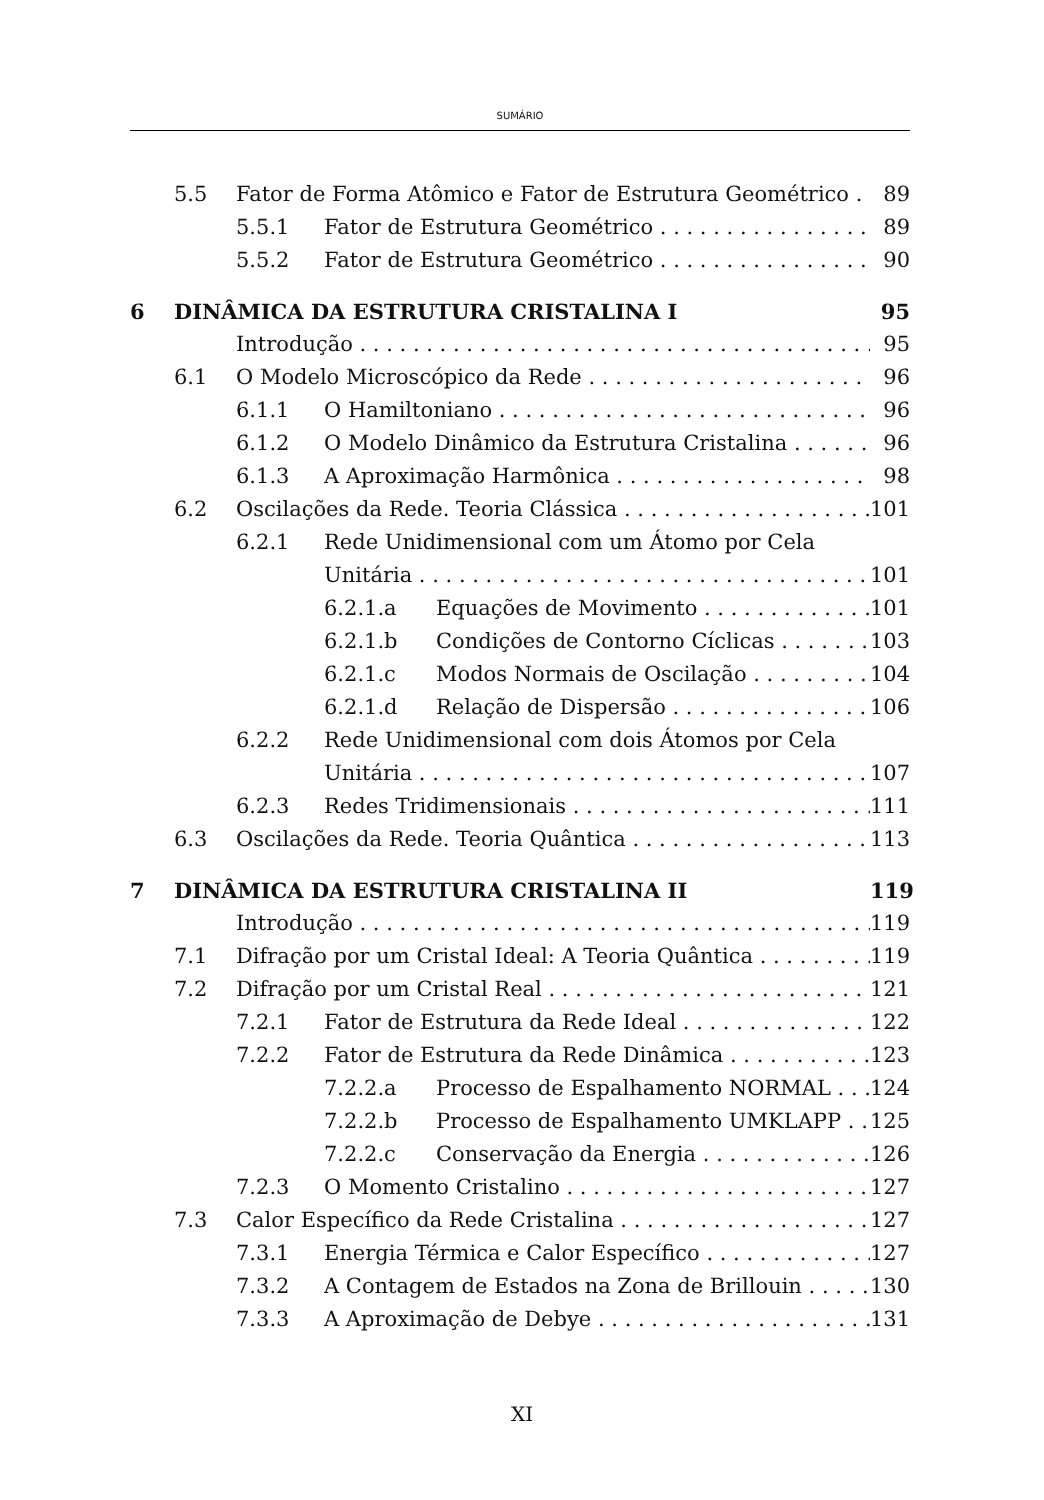SUMÁRIO
5.5 Fator de Forma Atômico e Fator de Estrutura Geométrico 89
5.5.1 Fator de Estrutura Geométrico 89
5.5.2 Fator de Estrutura Geométrico 90
6 DINÂMICA DA ESTRUTURA CRISTALINA I 95
Introdução 95
6.1 O Modelo Microscópico da Rede 96
6.1.1 O Hamiltoniano 96
6.1.2 O Modelo Dinâmico da Estrutura Cristalina 96
6.1.3 A Aproximação Harmônica 98
6.2 Oscilações da Rede. Teoria Clássica 101
6.2.1 Rede Unidimensional com um Átomo por Cela
Unitária 101
6.2.1.a Equações de Movimento 101
6.2.1.b Condições de Contorno Cíclicas 103
6.2.1.c Modos Normais de Oscilação 104
6.2.1.d Relação de Dispersão 106
6.2.2 Rede Unidimensional com dois Átomos por Cela
Unitária 107
6.2.3 Redes Tridimensionais 111
6.3 Oscilações da Rede. Teoria Quântica 113
7 DINÂMICA DA ESTRUTURA CRISTALINA II 119
Introdução 119
7.1 Difração por um Cristal Ideal: A Teoria Quântica 119
7.2 Difração por um Cristal Real 121
7.2.1 Fator de Estrutura da Rede Ideal 122
7.2.2 Fator de Estrutura da Rede Dinâmica 123
7.2.2.a Processo de Espalhamento NORMAL 124
7.2.2.b Processo de Espalhamento UMKLAPP 125
7.2.2.c Conservação da Energia 126
7.2.3 O Momento Cristalino 127
7.3 Calor Específico da Rede Cristalina 127
7.3.1 Energia Térmica e Calor Específico 127
7.3.2 A Contagem de Estados na Zona de Brillouin 130
7.3.3 A Aproximação de Debye 131
XI